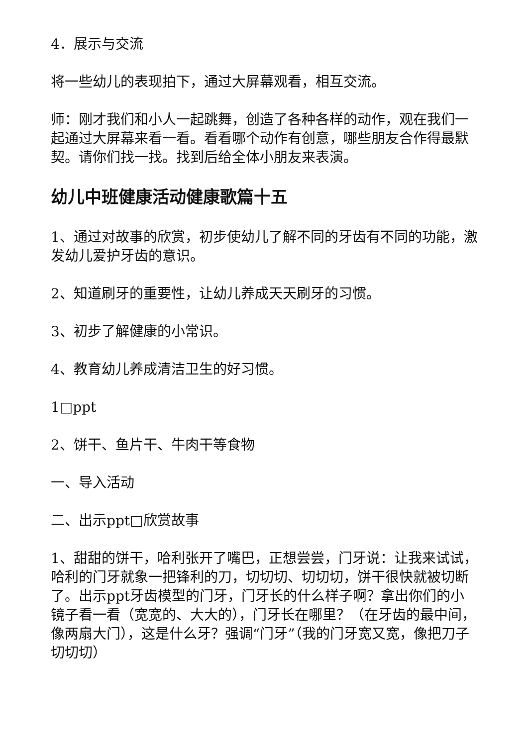4．展示与交流
将一些幼儿的表现拍下，通过大屏幕观看，相互交流。
师：刚才我们和小人一起跳舞，创造了各种各样的动作，观在我们一起通过大屏幕来看一看。看看哪个动作有创意，哪些朋友合作得最默契。请你们找一找。找到后给全体小朋友来表演。
幼儿中班健康活动健康歌篇十五
1、通过对故事的欣赏，初步使幼儿了解不同的牙齿有不同的功能，激发幼儿爱护牙齿的意识。
2、知道刷牙的重要性，让幼儿养成天天刷牙的习惯。
3、初步了解健康的小常识。
4、教育幼儿养成清洁卫生的好习惯。
1□ppt
2、饼干、鱼片干、牛肉干等食物
一、导入活动
二、出示ppt□欣赏故事
1、甜甜的饼干，哈利张开了嘴巴，正想尝尝，门牙说：让我来试试，哈利的门牙就象一把锋利的刀，切切切、切切切，饼干很快就被切断了。出示ppt牙齿模型的门牙，门牙长的什么样子啊？拿出你们的小镜子看一看（宽宽的、大大的），门牙长在哪里？（在牙齿的最中间，像两扇大门），这是什么牙？强调“门牙”（我的门牙宽又宽，像把刀子切切切）